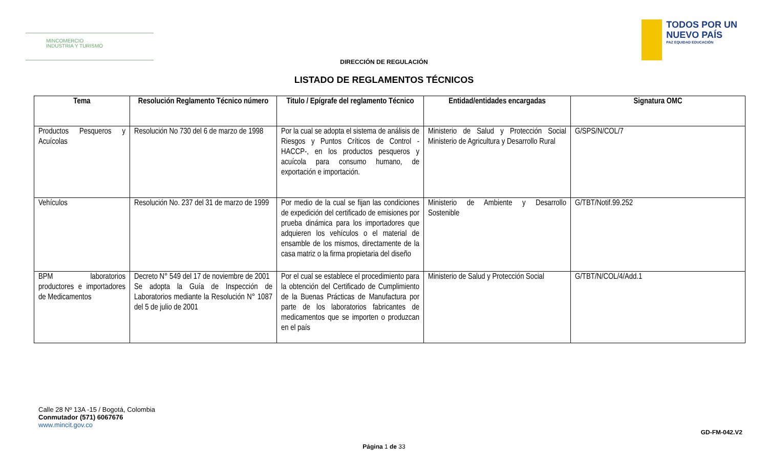MINCOMERCIO
INDUSTRIA Y TURISMO
TODOS POR UN
NUEVO PAÍS
PAZ EQUIDAD EDUCACIÓN
DIRECCIÓN DE REGULACIÓN
LISTADO DE REGLAMENTOS TÉCNICOS
| Tema | Resolución Reglamento Técnico número | Titulo / Epígrafe del reglamento Técnico | Entidad/entidades encargadas | Signatura OMC |
| --- | --- | --- | --- | --- |
| Productos Pesqueros y Acuícolas | Resolución No 730 del 6 de marzo de 1998 | Por la cual se adopta el sistema de análisis de Riesgos y Puntos Críticos de Control - HACCP-, en los productos pesqueros y acuícola para consumo humano, de exportación e importación. | Ministerio de Salud y Protección Social Ministerio de Agricultura y Desarrollo Rural | G/SPS/N/COL/7 |
| Vehículos | Resolución No. 237 del 31 de marzo de 1999 | Por medio de la cual se fijan las condiciones de expedición del certificado de emisiones por prueba dinámica para los importadores que adquieren los vehículos o el material de ensamble de los mismos, directamente de la casa matriz o la firma propietaria del diseño | Ministerio de Ambiente y Desarrollo Sostenible | G/TBT/Notif.99.252 |
| BPM laboratorios productores e importadores de Medicamentos | Decreto N° 549 del 17 de noviembre de 2001 Se adopta la Guía de Inspección de Laboratorios mediante la Resolución N° 1087 del 5 de julio de 2001 | Por el cual se establece el procedimiento para la obtención del Certificado de Cumplimiento de la Buenas Prácticas de Manufactura por parte de los laboratorios fabricantes de medicamentos que se importen o produzcan en el país | Ministerio de Salud y Protección Social | G/TBT/N/COL/4/Add.1 |
Calle 28 Nº 13A -15 / Bogotá, Colombia
Conmutador (571) 6067676
www.mincit.gov.co
GD-FM-042.V2
Página 1 de 33